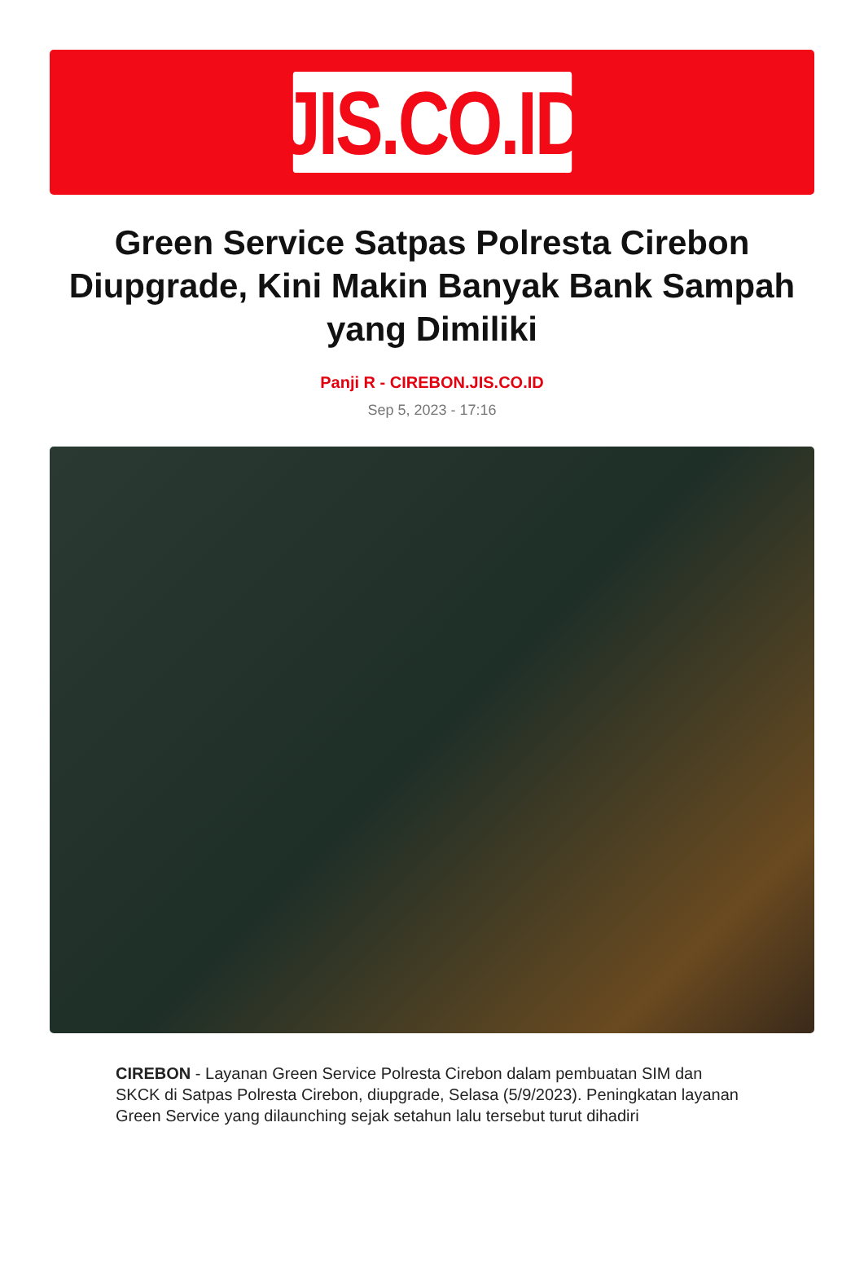JIS.CO.ID
Green Service Satpas Polresta Cirebon Diupgrade, Kini Makin Banyak Bank Sampah yang Dimiliki
Panji R - CIREBON.JIS.CO.ID
Sep 5, 2023 - 17:16
CIREBON - Layanan Green Service Polresta Cirebon dalam pembuatan SIM dan SKCK di Satpas Polresta Cirebon, diupgrade, Selasa (5/9/2023). Peningkatan layanan Green Service yang dilaunching sejak setahun lalu tersebut turut dihadiri